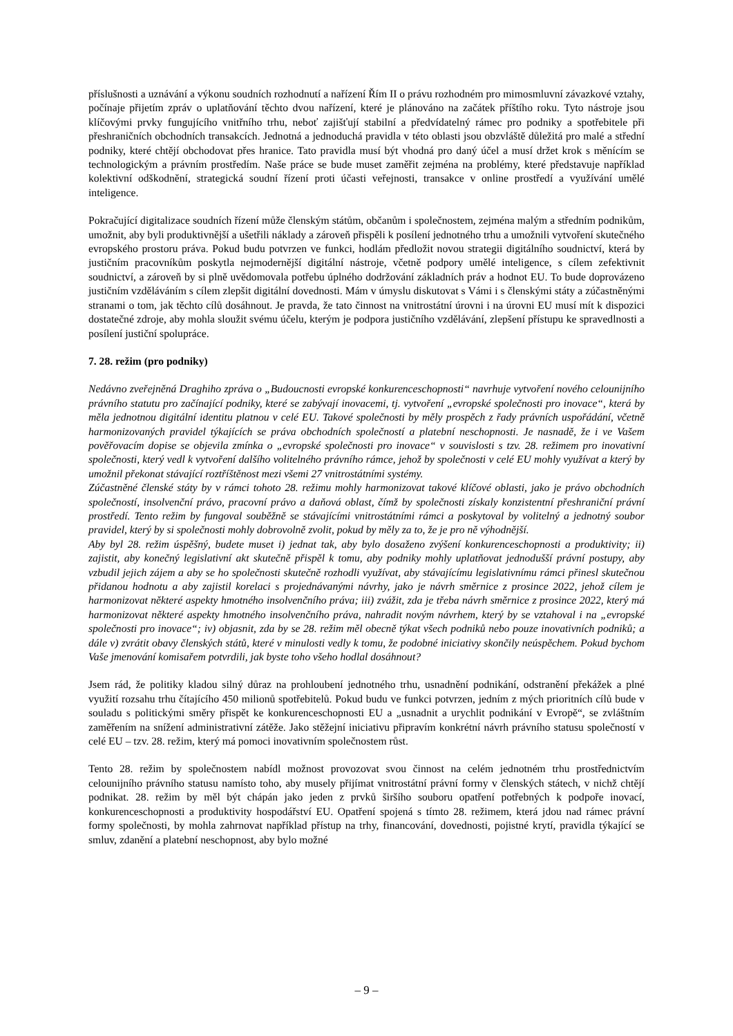příslušnosti a uznávání a výkonu soudních rozhodnutí a nařízení Řím II o právu rozhodném pro mimosmluvní závazkové vztahy, počínaje přijetím zpráv o uplatňování těchto dvou nařízení, které je plánováno na začátek příštího roku. Tyto nástroje jsou klíčovými prvky fungujícího vnitřního trhu, neboť zajišťují stabilní a předvídatelný rámec pro podniky a spotřebitele při přeshraničních obchodních transakcích. Jednotná a jednoduchá pravidla v této oblasti jsou obzvláště důležitá pro malé a střední podniky, které chtějí obchodovat přes hranice. Tato pravidla musí být vhodná pro daný účel a musí držet krok s měnícím se technologickým a právním prostředím. Naše práce se bude muset zaměřit zejména na problémy, které představuje například kolektivní odškodnění, strategická soudní řízení proti účasti veřejnosti, transakce v online prostředí a využívání umělé inteligence.
Pokračující digitalizace soudních řízení může členským státům, občanům i společnostem, zejména malým a středním podnikům, umožnit, aby byli produktivnější a ušetřili náklady a zároveň přispěli k posílení jednotného trhu a umožnili vytvoření skutečného evropského prostoru práva. Pokud budu potvrzen ve funkci, hodlám předložit novou strategii digitálního soudnictví, která by justičním pracovníkům poskytla nejmodernější digitální nástroje, včetně podpory umělé inteligence, s cílem zefektivnit soudnictví, a zároveň by si plně uvědomovala potřebu úplného dodržování základních práv a hodnot EU. To bude doprovázeno justičním vzděláváním s cílem zlepšit digitální dovednosti. Mám v úmyslu diskutovat s Vámi i s členskými státy a zúčastněnými stranami o tom, jak těchto cílů dosáhnout. Je pravda, že tato činnost na vnitrostátní úrovni i na úrovni EU musí mít k dispozici dostatečné zdroje, aby mohla sloužit svému účelu, kterým je podpora justičního vzdělávání, zlepšení přístupu ke spravedlnosti a posílení justiční spolupráce.
7. 28. režim (pro podniky)
Nedávno zveřejněná Draghiho zpráva o „Budoucnosti evropské konkurenceschopnosti“ navrhuje vytvoření nového celounijního právního statutu pro začínající podniky, které se zabývají inovacemi, tj. vytvoření „evropské společnosti pro inovace“, která by měla jednotnou digitální identitu platnou v celé EU. Takové společnosti by měly prospěch z řady právních uspořádání, včetně harmonizovaných pravidel týkajících se práva obchodních společností a platební neschopnosti. Je nasnadě, že i ve Vašem pověřovacím dopise se objevila zmínka o „evropské společnosti pro inovace“ v souvislosti s tzv. 28. režimem pro inovativní společnosti, který vedl k vytvoření dalšího volitelného právního rámce, jehož by společnosti v celé EU mohly využívat a který by umožnil překonat stávající roztříštěnost mezi všemi 27 vnitrostátními systémy.
Zúčastněné členské státy by v rámci tohoto 28. režimu mohly harmonizovat takové klíčové oblasti, jako je právo obchodních společností, insolvenční právo, pracovní právo a daňová oblast, čímž by společnosti získaly konzistentní přeshraniční právní prostředí. Tento režim by fungoval souběžně se stávajícími vnitrostátními rámci a poskytoval by volitelný a jednotný soubor pravidel, který by si společnosti mohly dobrovolně zvolit, pokud by měly za to, že je pro ně výhodnější.
Aby byl 28. režim úspěšný, budete muset i) jednat tak, aby bylo dosaženo zvýšení konkurenceschopnosti a produktivity; ii) zajistit, aby konečný legislativní akt skutečně přispěl k tomu, aby podniky mohly uplatňovat jednodušší právní postupy, aby vzbudil jejich zájem a aby se ho společnosti skutečně rozhodli využívat, aby stávajícímu legislativnímu rámci přinesl skutečnou přidanou hodnotu a aby zajistil korelaci s projednávanými návrhy, jako je návrh směrnice z prosince 2022, jehož cílem je harmonizovat některé aspekty hmotného insolvenčního práva; iii) zvážit, zda je třeba návrh směrnice z prosince 2022, který má harmonizovat některé aspekty hmotného insolvenčního práva, nahradit novým návrhem, který by se vztahoval i na „evropské společnosti pro inovace“; iv) objasnit, zda by se 28. režim měl obecně týkat všech podniků nebo pouze inovativních podniků; a dále v) zvrátit obavy členských států, které v minulosti vedly k tomu, že podobné iniciativy skončily neúspěchem. Pokud bychom Vaše jmenování komisařem potvrdili, jak byste toho všeho hodlal dosáhnout?
Jsem rád, že politiky kladou silný důraz na prohloubení jednotného trhu, usnadnění podnikání, odstranění překážek a plné využití rozsahu trhu čítajícího 450 milionů spotřebitelů. Pokud budu ve funkci potvrzen, jedním z mých prioritních cílů bude v souladu s politickými směry přispět ke konkurenceschopnosti EU a „usnadnit a urychlit podnikání v Evropě“, se zvláštním zaměřením na snížení administrativní zátěže. Jako stěžejní iniciativu připravím konkrétní návrh právního statusu společností v celé EU – tzv. 28. režim, který má pomoci inovativním společnostem růst.
Tento 28. režim by společnostem nabídl možnost provozovat svou činnost na celém jednotném trhu prostřednictvím celounijního právního statusu namísto toho, aby musely přijímat vnitrostátní právní formy v členských státech, v nichž chtějí podnikat. 28. režim by měl být chápán jako jeden z prvků širšího souboru opatření potřebných k podpoře inovací, konkurenceschopnosti a produktivity hospodářství EU. Opatření spojená s tímto 28. režimem, která jdou nad rámec právní formy společnosti, by mohla zahrnovat například přístup na trhy, financování, dovednosti, pojistné krytí, pravidla týkající se smluv, zdanění a platební neschopnost, aby bylo možné
– 9 –